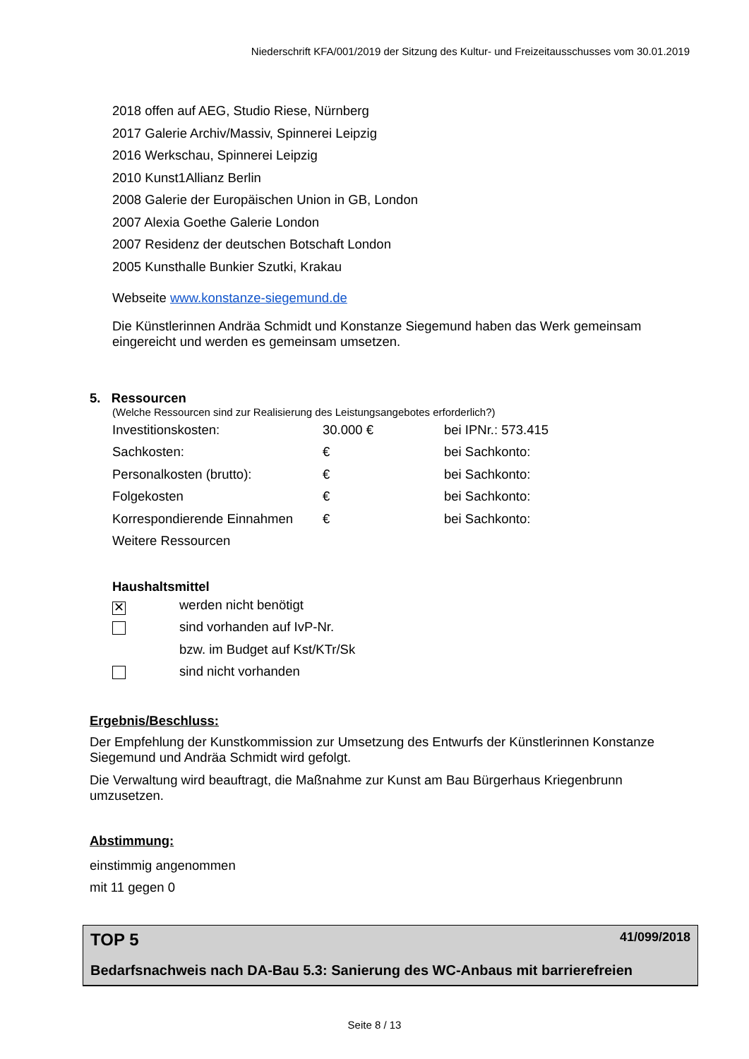Niederschrift KFA/001/2019 der Sitzung des Kultur- und Freizeitausschusses vom 30.01.2019
2018 offen auf AEG, Studio Riese, Nürnberg
2017 Galerie Archiv/Massiv, Spinnerei Leipzig
2016 Werkschau, Spinnerei Leipzig
2010 Kunst1Allianz Berlin
2008 Galerie der Europäischen Union in GB, London
2007 Alexia Goethe Galerie London
2007 Residenz der deutschen Botschaft London
2005 Kunsthalle Bunkier Szutki, Krakau
Webseite www.konstanze-siegemund.de
Die Künstlerinnen Andräa Schmidt und Konstanze Siegemund haben das Werk gemeinsam eingereicht und werden es gemeinsam umsetzen.
5. Ressourcen
(Welche Ressourcen sind zur Realisierung des Leistungsangebotes erforderlich?)
| Investitionskosten: | 30.000 € | bei IPNr.: 573.415 |
| Sachkosten: | € | bei Sachkonto: |
| Personalkosten (brutto): | € | bei Sachkonto: |
| Folgekosten | € | bei Sachkonto: |
| Korrespondierende Einnahmen | € | bei Sachkonto: |
| Weitere Ressourcen | | |
Haushaltsmittel
| ✕ | werden nicht benötigt |
| | sind vorhanden auf IvP-Nr. |
| | bzw. im Budget auf Kst/KTr/Sk |
| | sind nicht vorhanden |
Ergebnis/Beschluss:
Der Empfehlung der Kunstkommission zur Umsetzung des Entwurfs der Künstlerinnen Konstanze Siegemund und Andräa Schmidt wird gefolgt.
Die Verwaltung wird beauftragt, die Maßnahme zur Kunst am Bau Bürgerhaus Kriegenbrunn umzusetzen.
Abstimmung:
einstimmig angenommen
mit 11 gegen 0
TOP 5 41/099/2018
Bedarfsnachweis nach DA-Bau 5.3: Sanierung des WC-Anbaus mit barrierefreien
Seite 8 / 13